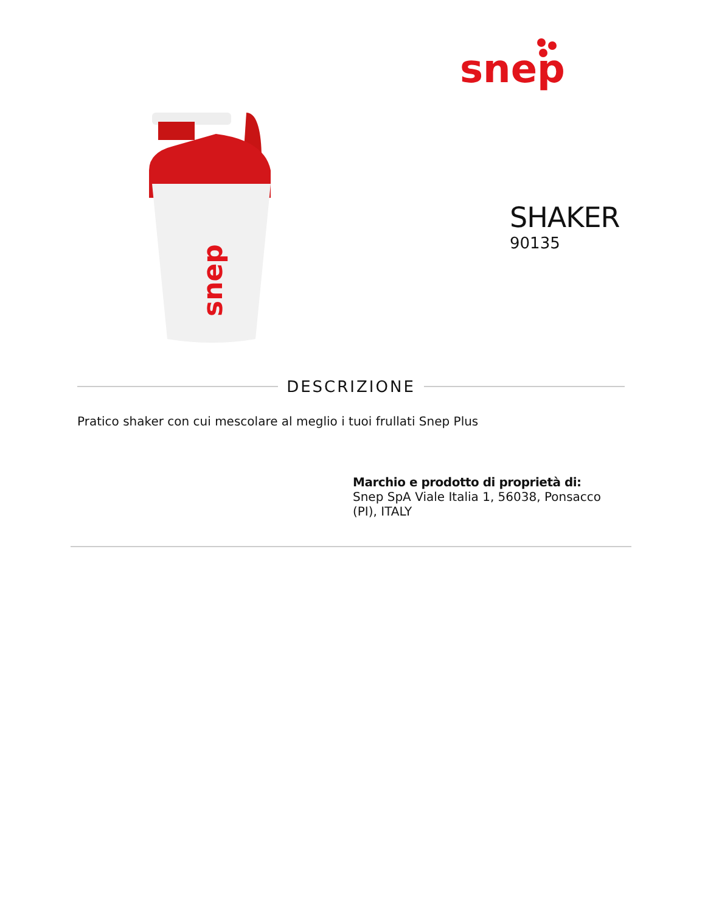snep
snep
SHAKER
90135
DESCRIZIONE
Pratico shaker con cui mescolare al meglio i tuoi frullati Snep Plus
Marchio e prodotto di proprietà di:
Snep SpA Viale Italia 1, 56038, Ponsacco (PI), ITALY